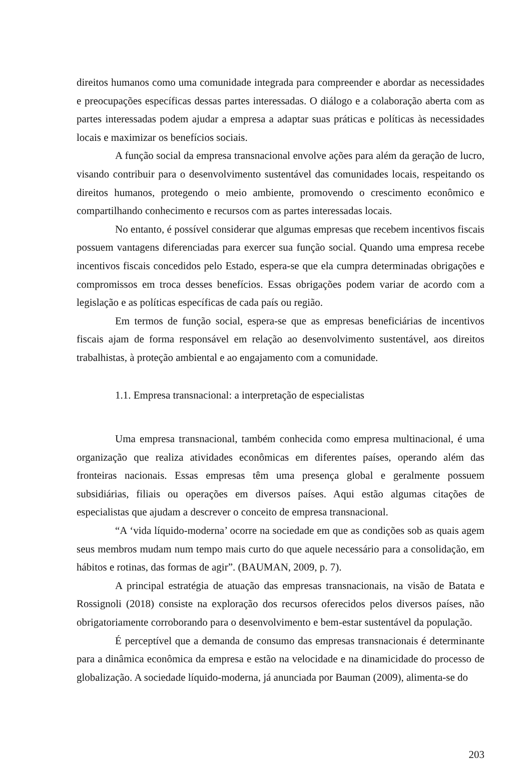direitos humanos como uma comunidade integrada para compreender e abordar as necessidades e preocupações específicas dessas partes interessadas. O diálogo e a colaboração aberta com as partes interessadas podem ajudar a empresa a adaptar suas práticas e políticas às necessidades locais e maximizar os benefícios sociais.
A função social da empresa transnacional envolve ações para além da geração de lucro, visando contribuir para o desenvolvimento sustentável das comunidades locais, respeitando os direitos humanos, protegendo o meio ambiente, promovendo o crescimento econômico e compartilhando conhecimento e recursos com as partes interessadas locais.
No entanto, é possível considerar que algumas empresas que recebem incentivos fiscais possuem vantagens diferenciadas para exercer sua função social. Quando uma empresa recebe incentivos fiscais concedidos pelo Estado, espera-se que ela cumpra determinadas obrigações e compromissos em troca desses benefícios. Essas obrigações podem variar de acordo com a legislação e as políticas específicas de cada país ou região.
Em termos de função social, espera-se que as empresas beneficiárias de incentivos fiscais ajam de forma responsável em relação ao desenvolvimento sustentável, aos direitos trabalhistas, à proteção ambiental e ao engajamento com a comunidade.
1.1. Empresa transnacional: a interpretação de especialistas
Uma empresa transnacional, também conhecida como empresa multinacional, é uma organização que realiza atividades econômicas em diferentes países, operando além das fronteiras nacionais. Essas empresas têm uma presença global e geralmente possuem subsidiárias, filiais ou operações em diversos países. Aqui estão algumas citações de especialistas que ajudam a descrever o conceito de empresa transnacional.
“A ‘vida líquido-moderna’ ocorre na sociedade em que as condições sob as quais agem seus membros mudam num tempo mais curto do que aquele necessário para a consolidação, em hábitos e rotinas, das formas de agir”. (BAUMAN, 2009, p. 7).
A principal estratégia de atuação das empresas transnacionais, na visão de Batata e Rossignoli (2018) consiste na exploração dos recursos oferecidos pelos diversos países, não obrigatoriamente corroborando para o desenvolvimento e bem-estar sustentável da população.
É perceptível que a demanda de consumo das empresas transnacionais é determinante para a dinâmica econômica da empresa e estão na velocidade e na dinamicidade do processo de globalização. A sociedade líquido-moderna, já anunciada por Bauman (2009), alimenta-se do
203